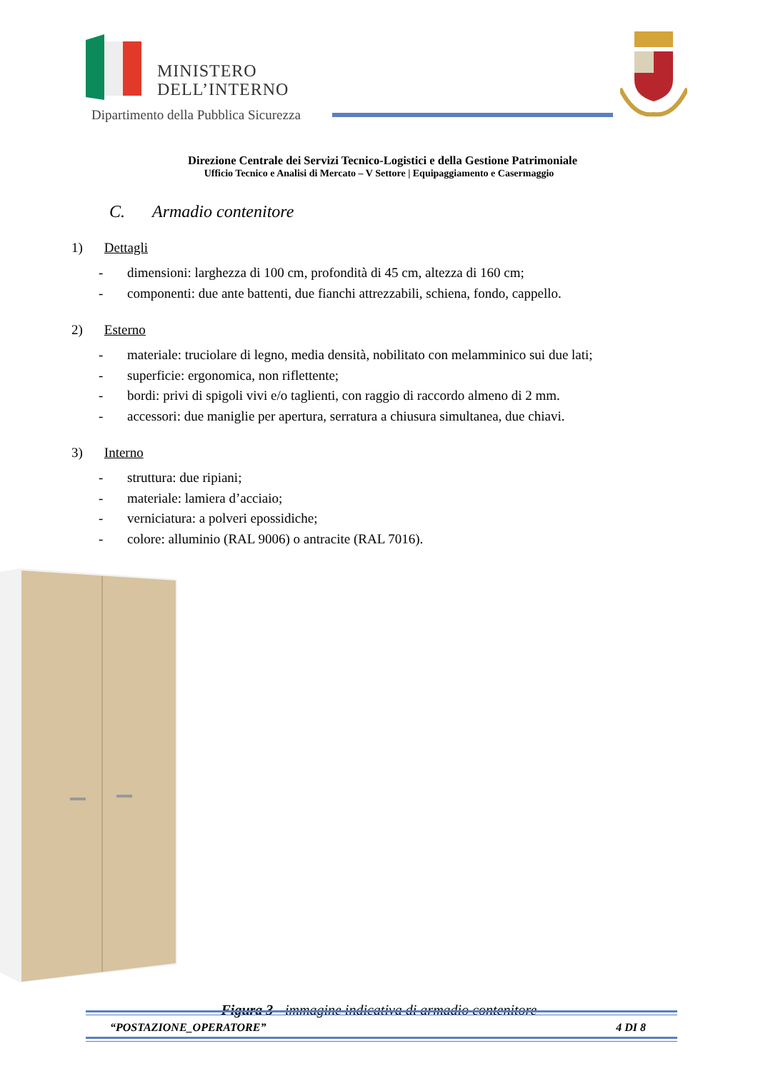MINISTERO
DELL’INTERNO
Dipartimento della Pubblica Sicurezza
Direzione Centrale dei Servizi Tecnico-Logistici e della Gestione Patrimoniale
Ufficio Tecnico e Analisi di Mercato – V Settore | Equipaggiamento e Casermaggio
C. Armadio contenitore
1) Dettagli
- dimensioni: larghezza di 100 cm, profondità di 45 cm, altezza di 160 cm;
- componenti: due ante battenti, due fianchi attrezzabili, schiena, fondo, cappello.
2) Esterno
- materiale: truciolare di legno, media densità, nobilitato con melamminico sui due lati;
- superficie: ergonomica, non riflettente;
- bordi: privi di spigoli vivi e/o taglienti, con raggio di raccordo almeno di 2 mm.
- accessori: due maniglie per apertura, serratura a chiusura simultanea, due chiavi.
3) Interno
- struttura: due ripiani;
- materiale: lamiera d’acciaio;
- verniciatura: a polveri epossidiche;
- colore: alluminio (RAL 9006) o antracite (RAL 7016).
Figura 3 - immagine indicativa di armadio contenitore
“POSTAZIONE_OPERATORE” 4 DI 8